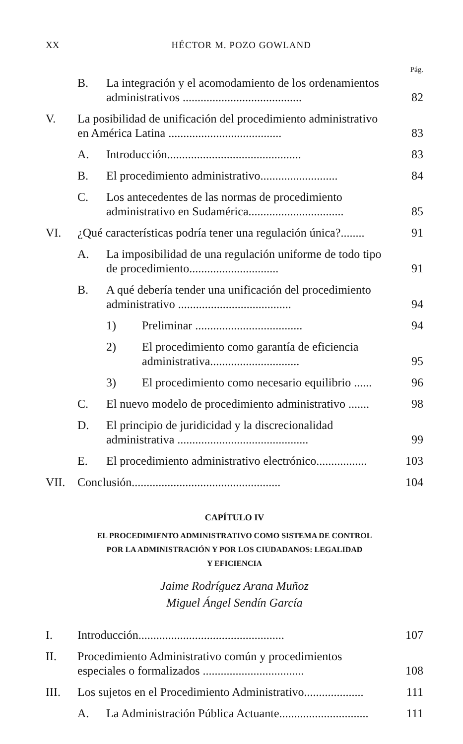XX HÉCTOR M. POZO GOWLAND
Pág.
B. La integración y el acomodamiento de los ordenamientos administrativos ........................................ 82
V. La posibilidad de unificación del procedimiento administrativo en América Latina ...................................... 83
A. Introducción............................................. 83
B. El procedimiento administrativo.......................... 84
C. Los antecedentes de las normas de procedimiento administrativo en Sudamérica................................ 85
VI. ¿Qué características podría tener una regulación única?........ 91
A. La imposibilidad de una regulación uniforme de todo tipo de procedimiento.............................. 91
B. A qué debería tender una unificación del procedimiento administrativo ...................................... 94
1) Preliminar .................................... 94
2) El procedimiento como garantía de eficiencia administrativa.............................. 95
3) El procedimiento como necesario equilibrio ...... 96
C. El nuevo modelo de procedimiento administrativo ....... 98
D. El principio de juridicidad y la discrecionalidad administrativa ............................................ 99
E. El procedimiento administrativo electrónico................. 103
VII. Conclusión.................................................. 104
CAPÍTULO IV
EL PROCEDIMIENTO ADMINISTRATIVO COMO SISTEMA DE CONTROL
POR LA ADMINISTRACIÓN Y POR LOS CIUDADANOS: LEGALIDAD
Y EFICIENCIA
Jaime Rodríguez Arana Muñoz
Miguel Ángel Sendín García
I. Introducción................................................. 107
II. Procedimiento Administrativo común y procedimientos especiales o formalizados .................................. 108
III. Los sujetos en el Procedimiento Administrativo.................... 111
A. La Administración Pública Actuante.............................. 111